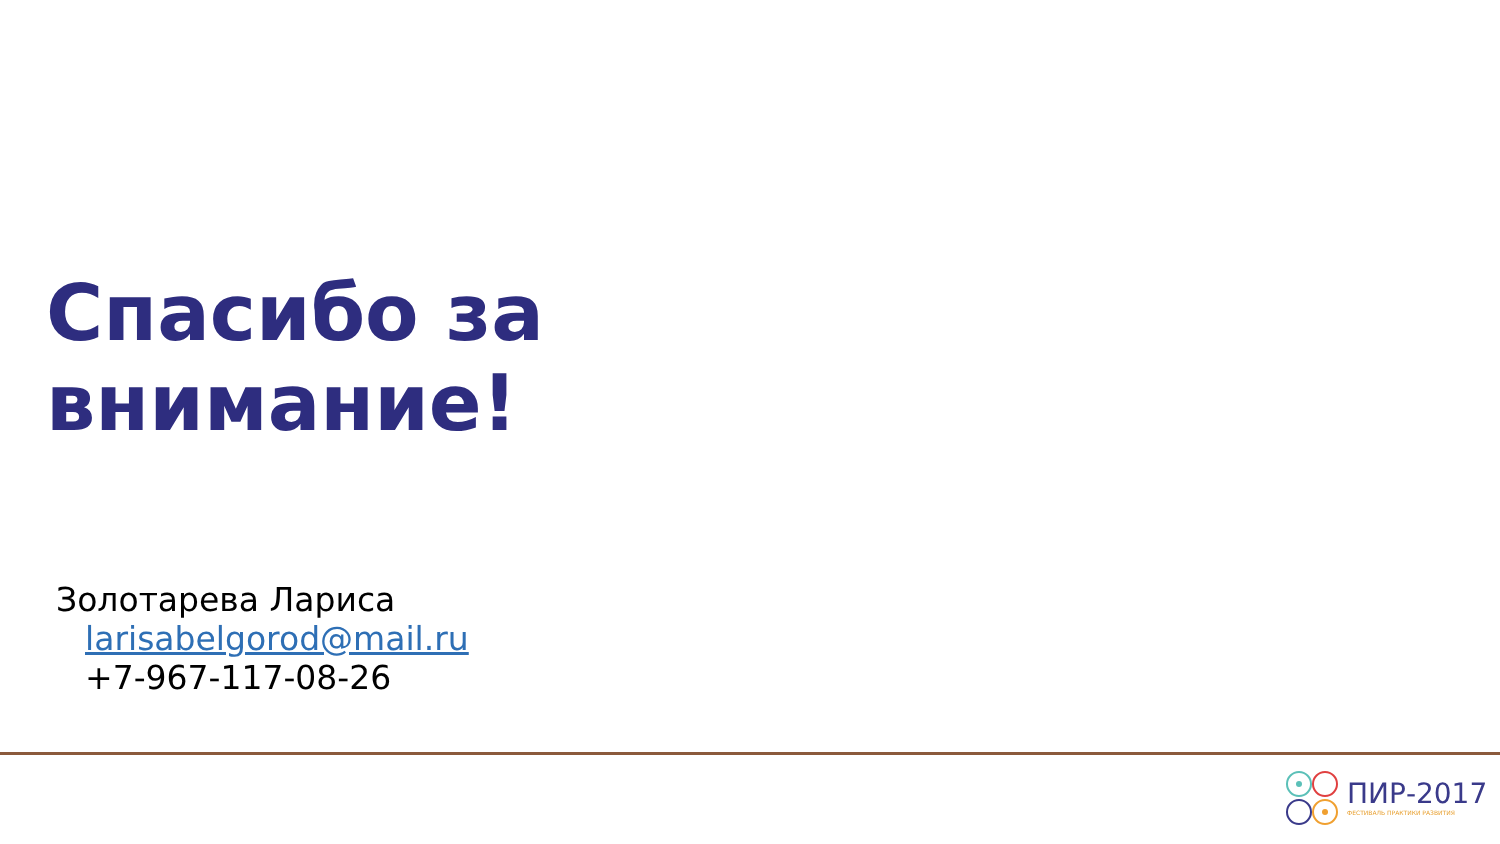Спасибо за
внимание!
Золотарева Лариса
larisabelgorod@mail.ru
+7-967-117-08-26
ПИР-2017
ФЕСТИВАЛЬ ПРАКТИКИ РАЗВИТИЯ